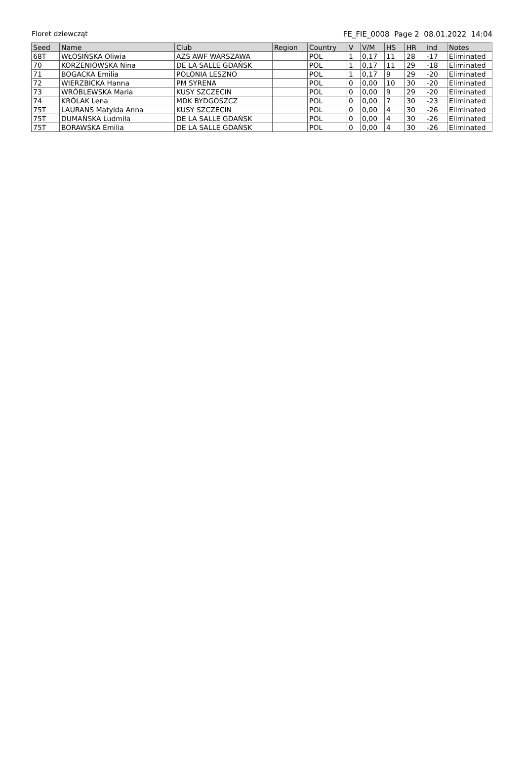Floret dziewcząt FE_FIE_0008 Page 2 08.01.2022 14:04
| Seed | Name | Club | Region | Country | V | V/M | HS | HR | Ind | Notes |
| --- | --- | --- | --- | --- | --- | --- | --- | --- | --- | --- |
| 68T | WŁOSIŃSKA Oliwia | AZS AWF WARSZAWA | | POL | 1 | 0,17 | 11 | 28 | -17 | Eliminated |
| 70 | KORZENIOWSKA Nina | DE LA SALLE GDAŃSK | | POL | 1 | 0,17 | 11 | 29 | -18 | Eliminated |
| 71 | BOGACKA Emilia | POLONIA LESZNO | | POL | 1 | 0,17 | 9 | 29 | -20 | Eliminated |
| 72 | WIERZBICKA Hanna | PM SYRENA | | POL | 0 | 0,00 | 10 | 30 | -20 | Eliminated |
| 73 | WRÓBLEWSKA Maria | KUSY SZCZECIN | | POL | 0 | 0,00 | 9 | 29 | -20 | Eliminated |
| 74 | KRÓLAK Lena | MDK BYDGOSZCZ | | POL | 0 | 0,00 | 7 | 30 | -23 | Eliminated |
| 75T | LAURANS Matylda Anna | KUSY SZCZECIN | | POL | 0 | 0,00 | 4 | 30 | -26 | Eliminated |
| 75T | DUMAŃSKA Ludmiła | DE LA SALLE GDAŃSK | | POL | 0 | 0,00 | 4 | 30 | -26 | Eliminated |
| 75T | BORAWSKA Emilia | DE LA SALLE GDAŃSK | | POL | 0 | 0,00 | 4 | 30 | -26 | Eliminated |